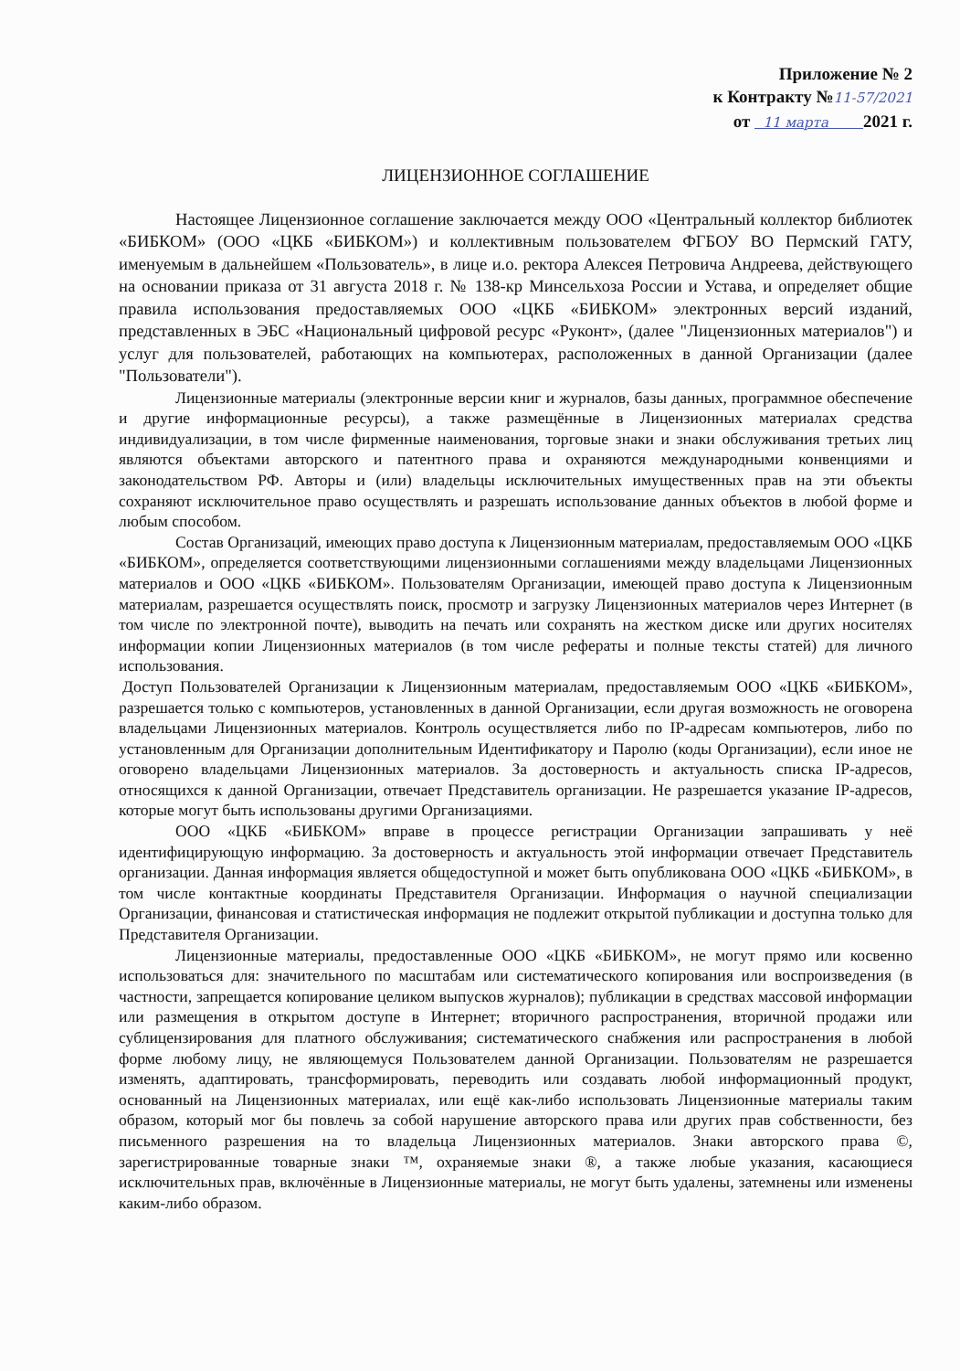Приложение № 2
к Контракту №11-57/2021
от 11 марта 2021 г.
ЛИЦЕНЗИОННОЕ СОГЛАШЕНИЕ
Настоящее Лицензионное соглашение заключается между ООО «Центральный коллектор библиотек «БИБКОМ» (ООО «ЦКБ «БИБКОМ») и коллективным пользователем ФГБОУ ВО Пермский ГАТУ, именуемым в дальнейшем «Пользователь», в лице и.о. ректора Алексея Петровича Андреева, действующего на основании приказа от 31 августа 2018 г. № 138-кр Минсельхоза России и Устава, и определяет общие правила использования предоставляемых ООО «ЦКБ «БИБКОМ» электронных версий изданий, представленных в ЭБС «Национальный цифровой ресурс «Руконт», (далее "Лицензионных материалов") и услуг для пользователей, работающих на компьютерах, расположенных в данной Организации (далее "Пользователи").
Лицензионные материалы (электронные версии книг и журналов, базы данных, программное обеспечение и другие информационные ресурсы), а также размещённые в Лицензионных материалах средства индивидуализации, в том числе фирменные наименования, торговые знаки и знаки обслуживания третьих лиц являются объектами авторского и патентного права и охраняются международными конвенциями и законодательством РФ. Авторы и (или) владельцы исключительных имущественных прав на эти объекты сохраняют исключительное право осуществлять и разрешать использование данных объектов в любой форме и любым способом.
Состав Организаций, имеющих право доступа к Лицензионным материалам, предоставляемым ООО «ЦКБ «БИБКОМ», определяется соответствующими лицензионными соглашениями между владельцами Лицензионных материалов и ООО «ЦКБ «БИБКОМ». Пользователям Организации, имеющей право доступа к Лицензионным материалам, разрешается осуществлять поиск, просмотр и загрузку Лицензионных материалов через Интернет (в том числе по электронной почте), выводить на печать или сохранять на жестком диске или других носителях информации копии Лицензионных материалов (в том числе рефераты и полные тексты статей) для личного использования.
Доступ Пользователей Организации к Лицензионным материалам, предоставляемым ООО «ЦКБ «БИБКОМ», разрешается только с компьютеров, установленных в данной Организации, если другая возможность не оговорена владельцами Лицензионных материалов. Контроль осуществляется либо по IP-адресам компьютеров, либо по установленным для Организации дополнительным Идентификатору и Паролю (коды Организации), если иное не оговорено владельцами Лицензионных материалов. За достоверность и актуальность списка IP-адресов, относящихся к данной Организации, отвечает Представитель организации. Не разрешается указание IP-адресов, которые могут быть использованы другими Организациями.
ООО «ЦКБ «БИБКОМ» вправе в процессе регистрации Организации запрашивать у неё идентифицирующую информацию. За достоверность и актуальность этой информации отвечает Представитель организации. Данная информация является общедоступной и может быть опубликована ООО «ЦКБ «БИБКОМ», в том числе контактные координаты Представителя Организации. Информация о научной специализации Организации, финансовая и статистическая информация не подлежит открытой публикации и доступна только для Представителя Организации.
Лицензионные материалы, предоставленные ООО «ЦКБ «БИБКОМ», не могут прямо или косвенно использоваться для: значительного по масштабам или систематического копирования или воспроизведения (в частности, запрещается копирование целиком выпусков журналов); публикации в средствах массовой информации или размещения в открытом доступе в Интернет; вторичного распространения, вторичной продажи или сублицензирования для платного обслуживания; систематического снабжения или распространения в любой форме любому лицу, не являющемуся Пользователем данной Организации. Пользователям не разрешается изменять, адаптировать, трансформировать, переводить или создавать любой информационный продукт, основанный на Лицензионных материалах, или ещё как-либо использовать Лицензионные материалы таким образом, который мог бы повлечь за собой нарушение авторского права или других прав собственности, без письменного разрешения на то владельца Лицензионных материалов. Знаки авторского права ©, зарегистрированные товарные знаки ™, охраняемые знаки ®, а также любые указания, касающиеся исключительных прав, включённые в Лицензионные материалы, не могут быть удалены, затемнены или изменены каким-либо образом.